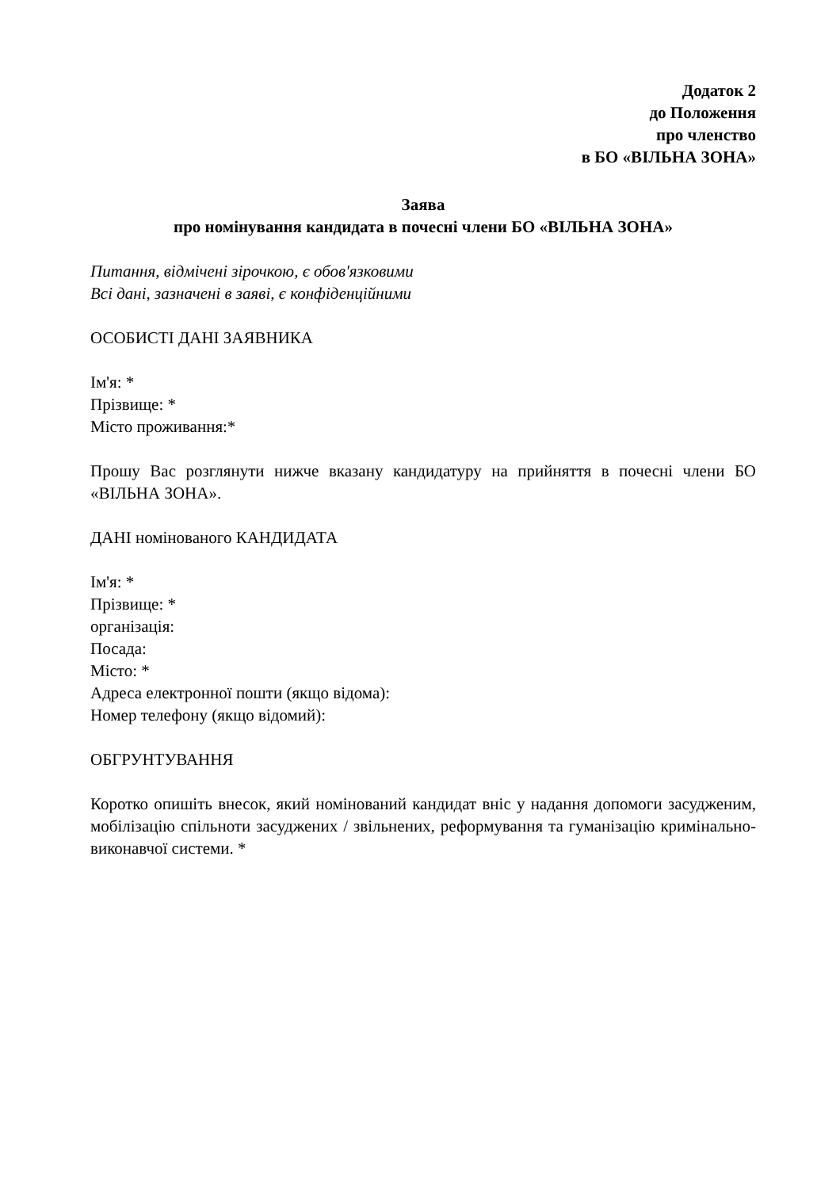Додаток 2
до Положення
про членство
в БО «ВІЛЬНА ЗОНА»
Заява
про номінування кандидата в почесні члени БО «ВІЛЬНА ЗОНА»
Питання, відмічені зірочкою, є обов'язковими
Всі дані, зазначені в заяві, є конфіденційними
ОСОБИСТІ ДАНІ ЗАЯВНИКА
Ім'я: *
Прізвище: *
Місто проживання:*
Прошу Вас розглянути нижче вказану кандидатуру на прийняття в почесні члени БО «ВІЛЬНА ЗОНА».
ДАНІ номінованого КАНДИДАТА
Ім'я: *
Прізвище: *
організація:
Посада:
Місто: *
Адреса електронної пошти (якщо відома):
Номер телефону (якщо відомий):
ОБГРУНТУВАННЯ
Коротко опишіть внесок, який номінований кандидат вніс у надання допомоги засудженим, мобілізацію спільноти засуджених / звільнених, реформування та гуманізацію кримінально-виконавчої системи. *